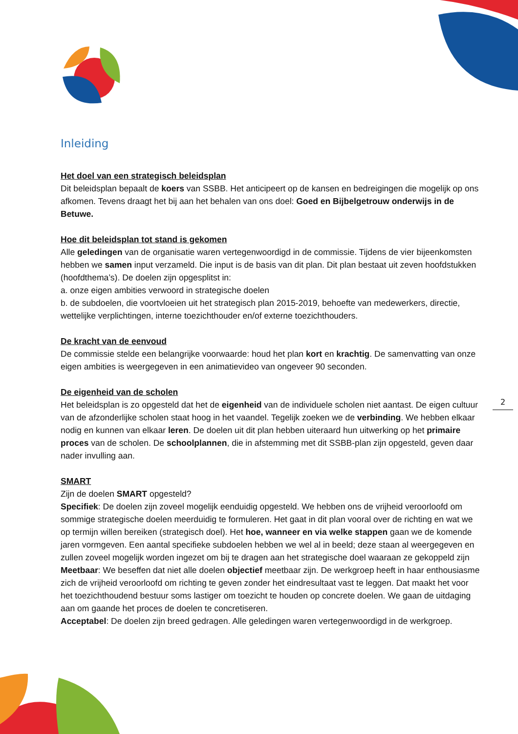2
Inleiding
Het doel van een strategisch beleidsplan
Dit beleidsplan bepaalt de koers van SSBB. Het anticipeert op de kansen en bedreigingen die mogelijk op ons afkomen. Tevens draagt het bij aan het behalen van ons doel: Goed en Bijbelgetrouw onderwijs in de Betuwe.
Hoe dit beleidsplan tot stand is gekomen
Alle geledingen van de organisatie waren vertegenwoordigd in de commissie. Tijdens de vier bijeenkomsten hebben we samen input verzameld. Die input is de basis van dit plan. Dit plan bestaat uit zeven hoofdstukken (hoofdthema’s). De doelen zijn opgesplitst in:
a. onze eigen ambities verwoord in strategische doelen
b. de subdoelen, die voortvloeien uit het strategisch plan 2015-2019, behoefte van medewerkers, directie, wettelijke verplichtingen, interne toezichthouder en/of externe toezichthouders.
De kracht van de eenvoud
De commissie stelde een belangrijke voorwaarde: houd het plan kort en krachtig. De samenvatting van onze eigen ambities is weergegeven in een animatievideo van ongeveer 90 seconden.
De eigenheid van de scholen
Het beleidsplan is zo opgesteld dat het de eigenheid van de individuele scholen niet aantast. De eigen cultuur van de afzonderlijke scholen staat hoog in het vaandel. Tegelijk zoeken we de verbinding. We hebben elkaar nodig en kunnen van elkaar leren. De doelen uit dit plan hebben uiteraard hun uitwerking op het primaire proces van de scholen. De schoolplannen, die in afstemming met dit SSBB-plan zijn opgesteld, geven daar nader invulling aan.
SMART
Zijn de doelen SMART opgesteld?
Specifiek: De doelen zijn zoveel mogelijk eenduidig opgesteld. We hebben ons de vrijheid veroorloofd om sommige strategische doelen meerduidig te formuleren. Het gaat in dit plan vooral over de richting en wat we op termijn willen bereiken (strategisch doel). Het hoe, wanneer en via welke stappen gaan we de komende jaren vormgeven. Een aantal specifieke subdoelen hebben we wel al in beeld; deze staan al weergegeven en zullen zoveel mogelijk worden ingezet om bij te dragen aan het strategische doel waaraan ze gekoppeld zijn
Meetbaar: We beseffen dat niet alle doelen objectief meetbaar zijn. De werkgroep heeft in haar enthousiasme zich de vrijheid veroorloofd om richting te geven zonder het eindresultaat vast te leggen. Dat maakt het voor het toezichthoudend bestuur soms lastiger om toezicht te houden op concrete doelen. We gaan de uitdaging aan om gaande het proces de doelen te concretiseren.
Acceptabel: De doelen zijn breed gedragen. Alle geledingen waren vertegenwoordigd in de werkgroep.